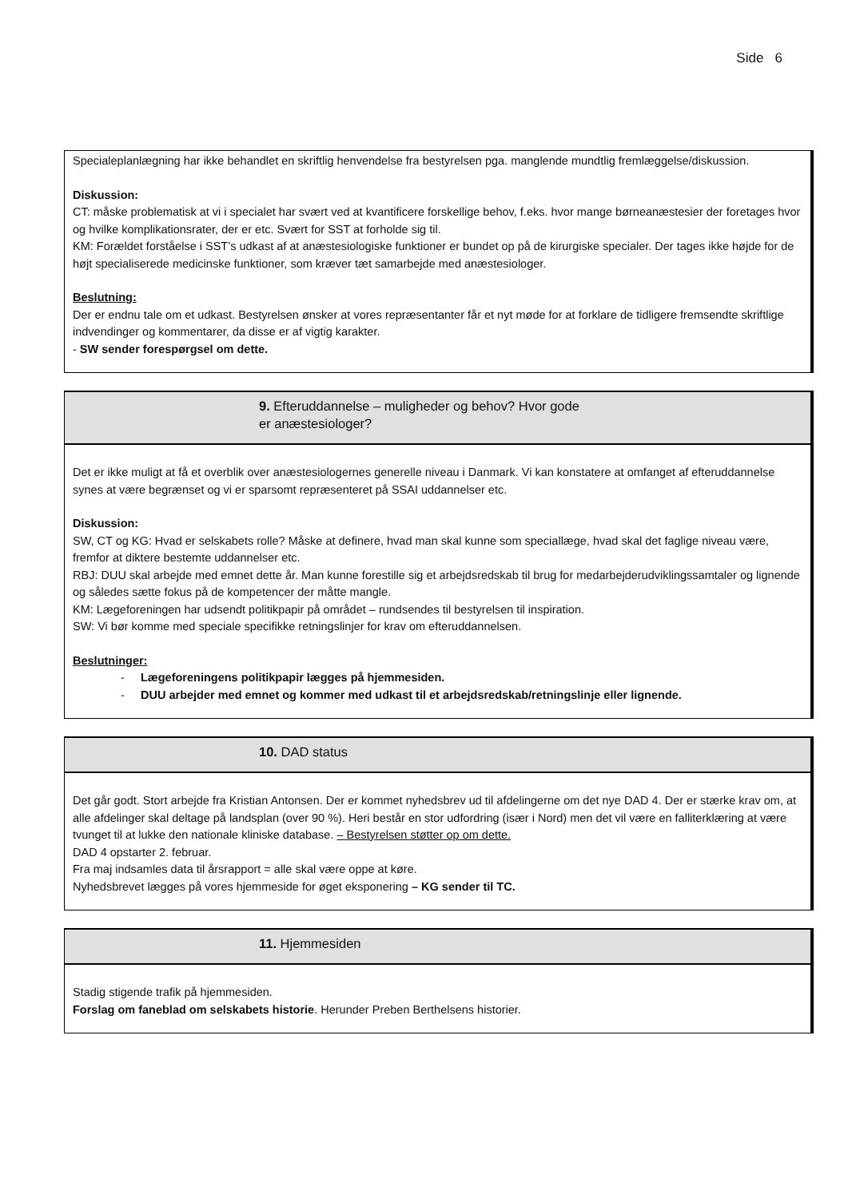Side 6
Specialeplanlægning har ikke behandlet en skriftlig henvendelse fra bestyrelsen pga. manglende mundtlig fremlæggelse/diskussion.
Diskussion:
CT: måske problematisk at vi i specialet har svært ved at kvantificere forskellige behov, f.eks. hvor mange børneanæstesier der foretages hvor og hvilke komplikationsrater, der er etc. Svært for SST at forholde sig til.
KM: Forældet forståelse i SST’s udkast af at anæstesiologiske funktioner er bundet op på de kirurgiske specialer. Der tages ikke højde for de højt specialiserede medicinske funktioner, som kræver tæt samarbejde med anæstesiologer.
Beslutning:
Der er endnu tale om et udkast. Bestyrelsen ønsker at vores repræsentanter får et nyt møde for at forklare de tidligere fremsendte skriftlige indvendinger og kommentarer, da disse er af vigtig karakter.
- SW sender forespørgsel om dette.
9. Efteruddannelse – muligheder og behov? Hvor gode
er anæstesiologer?
Det er ikke muligt at få et overblik over anæstesiologernes generelle niveau i Danmark. Vi kan konstatere at omfanget af efteruddannelse synes at være begrænset og vi er sparsomt repræsenteret på SSAI uddannelser etc.
Diskussion:
SW, CT og KG: Hvad er selskabets rolle? Måske at definere, hvad man skal kunne som speciallæge, hvad skal det faglige niveau være, fremfor at diktere bestemte uddannelser etc.
RBJ: DUU skal arbejde med emnet dette år. Man kunne forestille sig et arbejdsredskab til brug for medarbejderudviklingssamtaler og lignende og således sætte fokus på de kompetencer der måtte mangle.
KM: Lægeforeningen har udsendt politikpapir på området – rundsendes til bestyrelsen til inspiration.
SW: Vi bør komme med speciale specifikke retningslinjer for krav om efteruddannelsen.
Beslutninger:
- Lægeforeningens politikpapir lægges på hjemmesiden.
- DUU arbejder med emnet og kommer med udkast til et arbejdsredskab/retningslinje eller lignende.
10. DAD status
Det går godt. Stort arbejde fra Kristian Antonsen. Der er kommet nyhedsbrev ud til afdelingerne om det nye DAD 4. Der er stærke krav om, at alle afdelinger skal deltage på landsplan (over 90 %). Heri består en stor udfordring (især i Nord) men det vil være en falliterklæring at være tvunget til at lukke den nationale kliniske database. – Bestyrelsen støtter op om dette.
DAD 4 opstarter 2. februar.
Fra maj indsamles data til årsrapport = alle skal være oppe at køre.
Nyhedsbrevet lægges på vores hjemmeside for øget eksponering – KG sender til TC.
11. Hjemmesiden
Stadig stigende trafik på hjemmesiden.
Forslag om faneblad om selskabets historie. Herunder Preben Berthelsens historier.